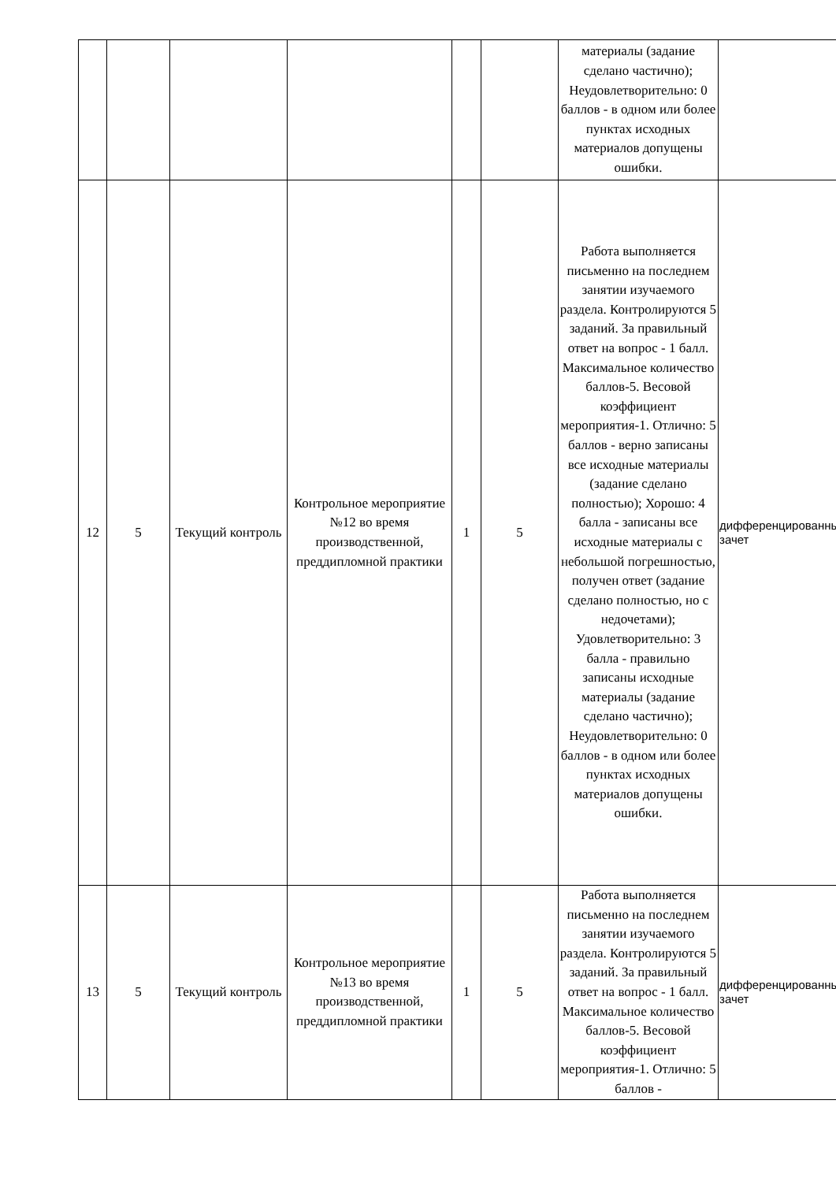| | | | | | | материалы (задание сделано частично); Неудовлетворительно: 0 баллов - в одном или более пунктах исходных материалов допущены ошибки. | |
| 12 | 5 | Текущий контроль | Контрольное мероприятие №12 во время производственной, преддипломной практики | 1 | 5 | Работа выполняется письменно на последнем занятии изучаемого раздела. Контролируются 5 заданий. За правильный ответ на вопрос - 1 балл. Максимальное количество баллов-5. Весовой коэффициент мероприятия-1. Отлично: 5 баллов - верно записаны все исходные материалы (задание сделано полностью); Хорошо: 4 балла - записаны все исходные материалы с небольшой погрешностью, получен ответ (задание сделано полностью, но с недочетами); Удовлетворительно: 3 балла - правильно записаны исходные материалы (задание сделано частично); Неудовлетворительно: 0 баллов - в одном или более пунктах исходных материалов допущены ошибки. | дифференцированный зачет |
| 13 | 5 | Текущий контроль | Контрольное мероприятие №13 во время производственной, преддипломной практики | 1 | 5 | Работа выполняется письменно на последнем занятии изучаемого раздела. Контролируются 5 заданий. За правильный ответ на вопрос - 1 балл. Максимальное количество баллов-5. Весовой коэффициент мероприятия-1. Отлично: 5 баллов - | дифференцированный зачет |